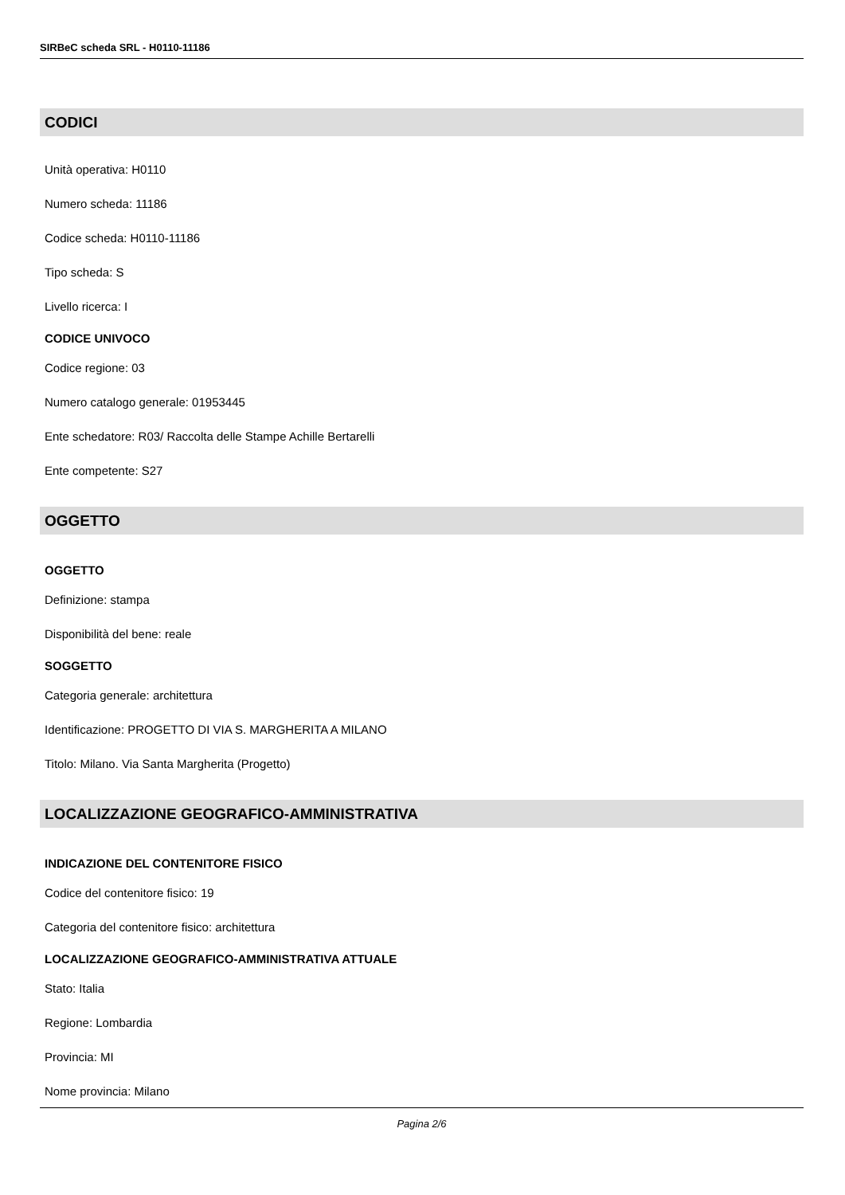SIRBeC scheda SRL - H0110-11186
CODICI
Unità operativa: H0110
Numero scheda: 11186
Codice scheda: H0110-11186
Tipo scheda: S
Livello ricerca: I
CODICE UNIVOCO
Codice regione: 03
Numero catalogo generale: 01953445
Ente schedatore: R03/ Raccolta delle Stampe Achille Bertarelli
Ente competente: S27
OGGETTO
OGGETTO
Definizione: stampa
Disponibilità del bene: reale
SOGGETTO
Categoria generale: architettura
Identificazione: PROGETTO DI VIA S. MARGHERITA A MILANO
Titolo: Milano. Via Santa Margherita (Progetto)
LOCALIZZAZIONE GEOGRAFICO-AMMINISTRATIVA
INDICAZIONE DEL CONTENITORE FISICO
Codice del contenitore fisico: 19
Categoria del contenitore fisico: architettura
LOCALIZZAZIONE GEOGRAFICO-AMMINISTRATIVA ATTUALE
Stato: Italia
Regione: Lombardia
Provincia: MI
Nome provincia: Milano
Pagina 2/6